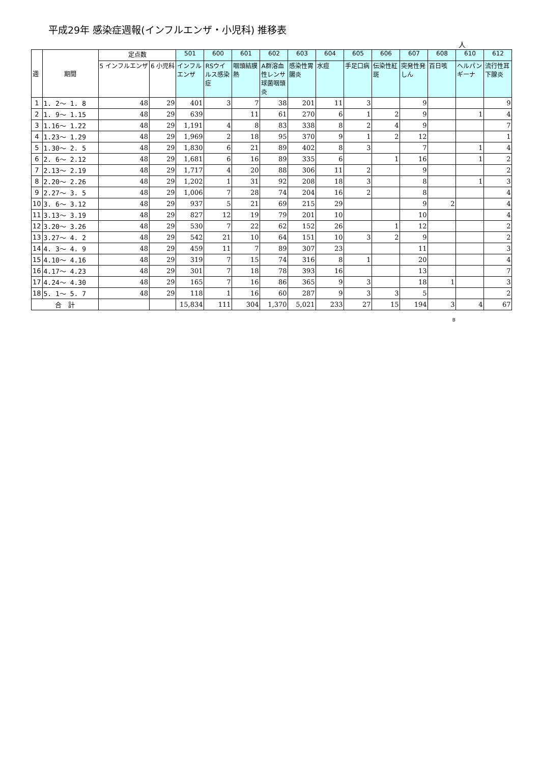平成29年 感染症週報(インフルエンザ・小児科) 推移表
人
| 週 | 期間 | 定点数 | | 501 | 600 | 601 | 602 | 603 | 604 | 605 | 606 | 607 | 608 | 610 | 612 |
| --- | --- | --- | --- | --- | --- | --- | --- | --- | --- | --- | --- | --- | --- | --- | --- |
| | | 5 インフルエンザ | 6 小児科 | インフルエンザ | RSウイルス感染症 | 咽頭結膜熱 | A群溶血性レンサ球菌咽頭炎 | 感染性胃腸炎 | 水痘 | 手足口病 | 伝染性紅斑 | 突発性発しん | 百日咳 | ヘルパンギーナ | 流行性耳下腺炎 |
| 1 | 1. 2～ 1. 8 | 48 | 29 | 401 | 3 | 7 | 38 | 201 | 11 | 3 | | 9 | | | 9 |
| 2 | 1. 9～ 1.15 | 48 | 29 | 639 | | 11 | 61 | 270 | 6 | 1 | 2 | 9 | | 1 | 4 |
| 3 | 1.16～ 1.22 | 48 | 29 | 1,191 | 4 | 8 | 83 | 338 | 8 | 2 | 4 | 9 | | | 7 |
| 4 | 1.23～ 1.29 | 48 | 29 | 1,969 | 2 | 18 | 95 | 370 | 9 | 1 | 2 | 12 | | | 1 |
| 5 | 1.30～ 2. 5 | 48 | 29 | 1,830 | 6 | 21 | 89 | 402 | 8 | 3 | | 7 | | 1 | 4 |
| 6 | 2. 6～ 2.12 | 48 | 29 | 1,681 | 6 | 16 | 89 | 335 | 6 | | 1 | 16 | | 1 | 2 |
| 7 | 2.13～ 2.19 | 48 | 29 | 1,717 | 4 | 20 | 88 | 306 | 11 | 2 | | 9 | | | 2 |
| 8 | 2.20～ 2.26 | 48 | 29 | 1,202 | 1 | 31 | 92 | 208 | 18 | 3 | | 8 | | 1 | 3 |
| 9 | 2.27～ 3. 5 | 48 | 29 | 1,006 | 7 | 28 | 74 | 204 | 16 | 2 | | 8 | | | 4 |
| 10 | 3. 6～ 3.12 | 48 | 29 | 937 | 5 | 21 | 69 | 215 | 29 | | | 9 | 2 | | 4 |
| 11 | 3.13～ 3.19 | 48 | 29 | 827 | 12 | 19 | 79 | 201 | 10 | | | 10 | | | 4 |
| 12 | 3.20～ 3.26 | 48 | 29 | 530 | 7 | 22 | 62 | 152 | 26 | | 1 | 12 | | | 2 |
| 13 | 3.27～ 4. 2 | 48 | 29 | 542 | 21 | 10 | 64 | 151 | 10 | 3 | 2 | 9 | | | 2 |
| 14 | 4. 3～ 4. 9 | 48 | 29 | 459 | 11 | 7 | 89 | 307 | 23 | | | 11 | | | 3 |
| 15 | 4.10～ 4.16 | 48 | 29 | 319 | 7 | 15 | 74 | 316 | 8 | 1 | | 20 | | | 4 |
| 16 | 4.17～ 4.23 | 48 | 29 | 301 | 7 | 18 | 78 | 393 | 16 | | | 13 | | | 7 |
| 17 | 4.24～ 4.30 | 48 | 29 | 165 | 7 | 16 | 86 | 365 | 9 | 3 | | 18 | 1 | | 3 |
| 18 | 5. 1～ 5. 7 | 48 | 29 | 118 | 1 | 16 | 60 | 287 | 9 | 3 | 3 | 5 | | | 2 |
| 合 計 | | | | 15,834 | 111 | 304 | 1,370 | 5,021 | 233 | 27 | 15 | 194 | 3 | 4 | 67 |
B